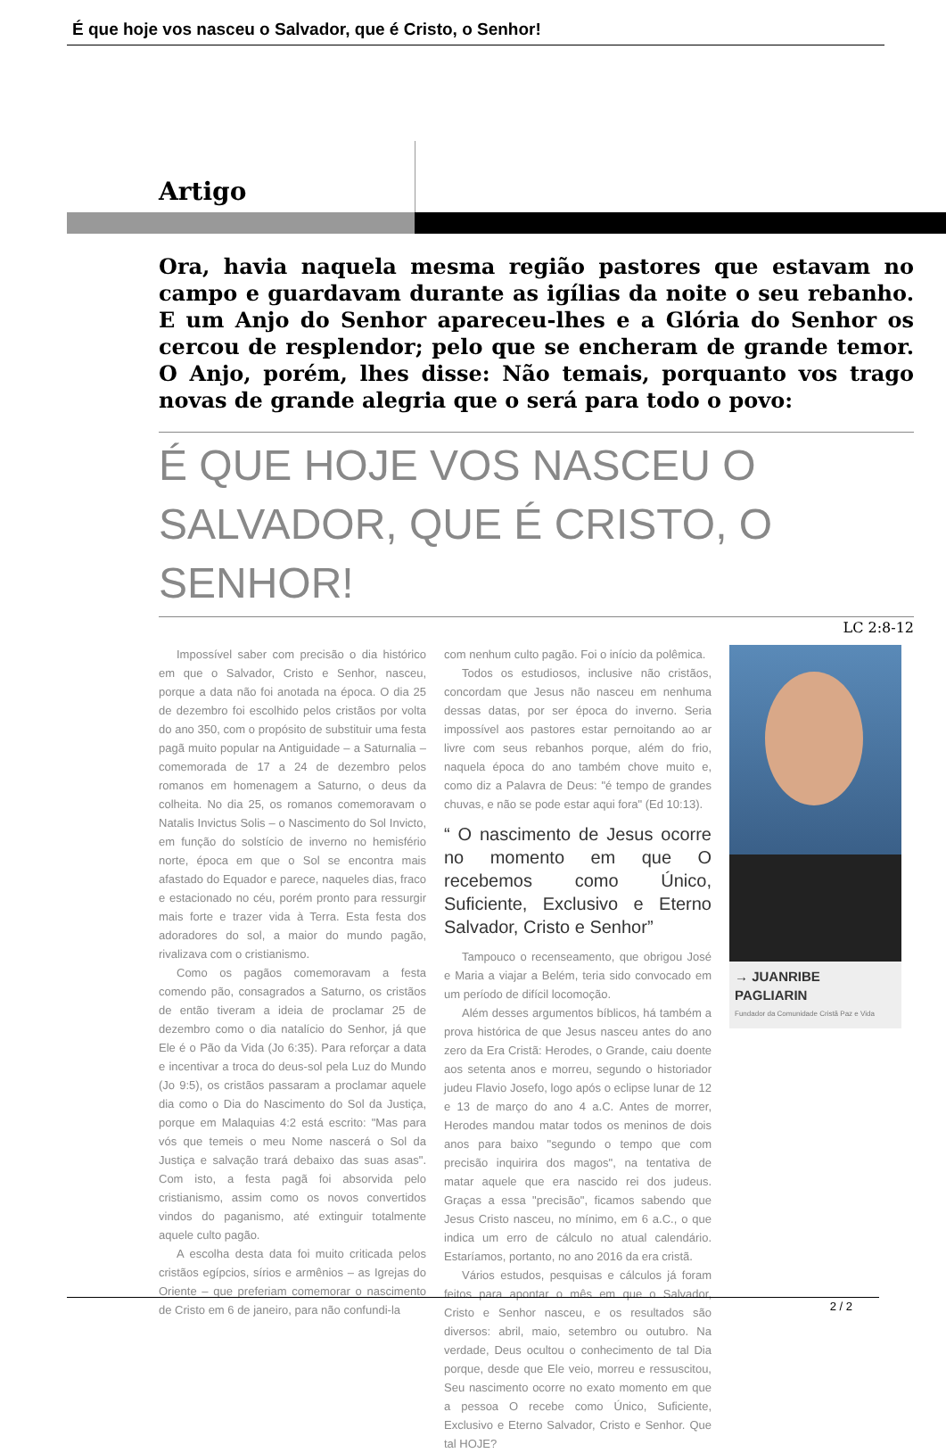É que hoje vos nasceu o Salvador, que é Cristo, o Senhor!
Artigo
Ora, havia naquela mesma região pastores que estavam no campo e guardavam durante as igílias da noite o seu rebanho. E um Anjo do Senhor apareceu-lhes e a Glória do Senhor os cercou de resplendor; pelo que se encheram de grande temor. O Anjo, porém, lhes disse: Não temais, porquanto vos trago novas de grande alegria que o será para todo o povo:
É QUE HOJE VOS NASCEU O
SALVADOR, QUE É CRISTO, O SENHOR!
LC 2:8-12
Impossível saber com precisão o dia histórico em que o Salvador, Cristo e Senhor, nasceu, porque a data não foi anotada na época. O dia 25 de dezembro foi escolhido pelos cristãos por volta do ano 350, com o propósito de substituir uma festa pagã muito popular na Antiguidade – a Saturnalia – comemorada de 17 a 24 de dezembro pelos romanos em homenagem a Saturno, o deus da colheita. No dia 25, os romanos comemoravam o Natalis Invictus Solis – o Nascimento do Sol Invicto, em função do solstício de inverno no hemisfério norte, época em que o Sol se encontra mais afastado do Equador e parece, naqueles dias, fraco e estacionado no céu, porém pronto para ressurgir mais forte e trazer vida à Terra. Esta festa dos adoradores do sol, a maior do mundo pagão, rivalizava com o cristianismo.
Como os pagãos comemoravam a festa comendo pão, consagrados a Saturno, os cristãos de então tiveram a ideia de proclamar 25 de dezembro como o dia natalício do Senhor, já que Ele é o Pão da Vida (Jo 6:35). Para reforçar a data e incentivar a troca do deus-sol pela Luz do Mundo (Jo 9:5), os cristãos passaram a proclamar aquele dia como o Dia do Nascimento do Sol da Justiça, porque em Malaquias 4:2 está escrito: "Mas para vós que temeis o meu Nome nascerá o Sol da Justiça e salvação trará debaixo das suas asas". Com isto, a festa pagã foi absorvida pelo cristianismo, assim como os novos convertidos vindos do paganismo, até extinguir totalmente aquele culto pagão.
A escolha desta data foi muito criticada pelos cristãos egípcios, sírios e armênios – as Igrejas do Oriente – que preferiam comemorar o nascimento de Cristo em 6 de janeiro, para não confundi-la
com nenhum culto pagão. Foi o início da polêmica.
Todos os estudiosos, inclusive não cristãos, concordam que Jesus não nasceu em nenhuma dessas datas, por ser época do inverno. Seria impossível aos pastores estar pernoitando ao ar livre com seus rebanhos porque, além do frio, naquela época do ano também chove muito e, como diz a Palavra de Deus: "é tempo de grandes chuvas, e não se pode estar aqui fora" (Ed 10:13).
“ O nascimento de Jesus ocorre no momento em que O recebemos como Único, Suficiente, Exclusivo e Eterno Salvador, Cristo e Senhor”
Tampouco o recenseamento, que obrigou José e Maria a viajar a Belém, teria sido convocado em um período de difícil locomoção.
Além desses argumentos bíblicos, há também a prova histórica de que Jesus nasceu antes do ano zero da Era Cristã: Herodes, o Grande, caiu doente aos setenta anos e morreu, segundo o historiador judeu Flavio Josefo, logo após o eclipse lunar de 12 e 13 de março do ano 4 a.C. Antes de morrer, Herodes mandou matar todos os meninos de dois anos para baixo "segundo o tempo que com precisão inquirira dos magos", na tentativa de matar aquele que era nascido rei dos judeus. Graças a essa "precisão", ficamos sabendo que Jesus Cristo nasceu, no mínimo, em 6 a.C., o que indica um erro de cálculo no atual calendário. Estaríamos, portanto, no ano 2016 da era cristã.
Vários estudos, pesquisas e cálculos já foram feitos para apontar o mês em que o Salvador, Cristo e Senhor nasceu, e os resultados são diversos: abril, maio, setembro ou outubro. Na verdade, Deus ocultou o conhecimento de tal Dia porque, desde que Ele veio, morreu e ressuscitou, Seu nascimento ocorre no exato momento em que a pessoa O recebe como Único, Suficiente, Exclusivo e Eterno Salvador, Cristo e Senhor. Que tal HOJE?
→ JUANRIBE PAGLIARIN
Fundador da Comunidade Cristã Paz e Vida
2 / 2